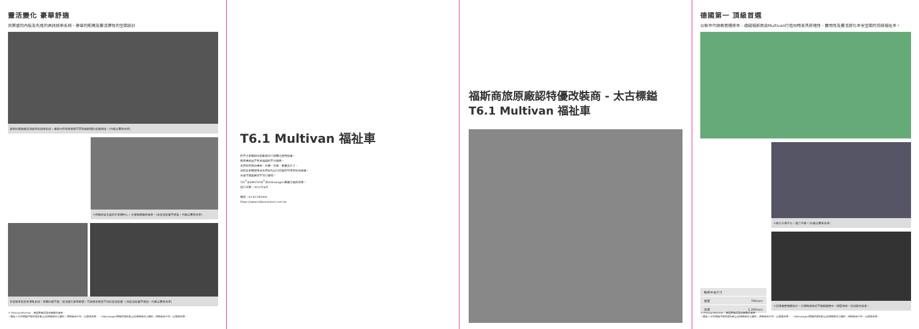靈活變化 豪華舒適
高質感的內裝及先進的資訊娛樂系統，豪華的配備及靈活彈性的空間設計
豪華的駕駛艙及頂級資訊娛樂系統，讓車內所有乘客都可享受最舒適的座艙環境。(內裝以實車為準)
＊將輪椅安全固定於車輛中心，方便照顧輪椅乘客。(為座位配置示意圖，內裝以實車為準)
保留原車無段式滑軌系統，車輛內裝不變，靈活變化豪華舒適，可依需求創造不同的座位配置。(為座位配置示意圖，內裝以實車為準)
＊ PremiumPartner：德國原廠認證改裝夥伴資格。
・備註＊太古標鎰汽車保留針對上述規格修改之權利；規格若有不符，以實車為準。 ・Volkswagen原廠保留針對上述規格修改之權利；規格若有不符，以實車為準。
T6.1 Multivan 福祉車
所示之車輛部份搭載需另行選購之選用配備。
標準規格並不包含插圖所示之裝飾。
本資料所述的規格、外觀、性能、重量及尺寸、
油耗及車輛使用成本資料均以付印當時可用資料為依據，
日後可能變更而不另行通知。
TDI<sup>®</sup>及4MOTION<sup>®</sup>為Volkswagen集團之註冊商標。
發行日期：2022年6月
電話：02-81785000
https://www.taikoomotors.com.tw
福斯商旅原廠認特優改裝商 - 太古標鎰
T6.1 Multivan 福祉車
德國第一 頂級首選
以新世代總裁首選座車 - 德國福斯商旅Multivan打造同時兼具舒適性、實用性及靈活變化車室空間的頂級福祉車。
＊較大升降平台，運行平穩。(內裝以實車為準)
| 輪椅平台尺寸 | |
| 寬度 | 760mm |
| 長度 | 1,200mm |
＊超薄艙匣機體設計，升降機收納於不銹鋼艙匣中，隱密收納，增加距地高度。
＊ PremiumPartner：德國原廠認證改裝夥伴資格。
・備註＊太古標鎰汽車保留針對上述規格修改之權利；規格若有不符，以實車為準。 ・Volkswagen原廠保留針對上述規格修改之權利；規格若有不符，以實車為準。